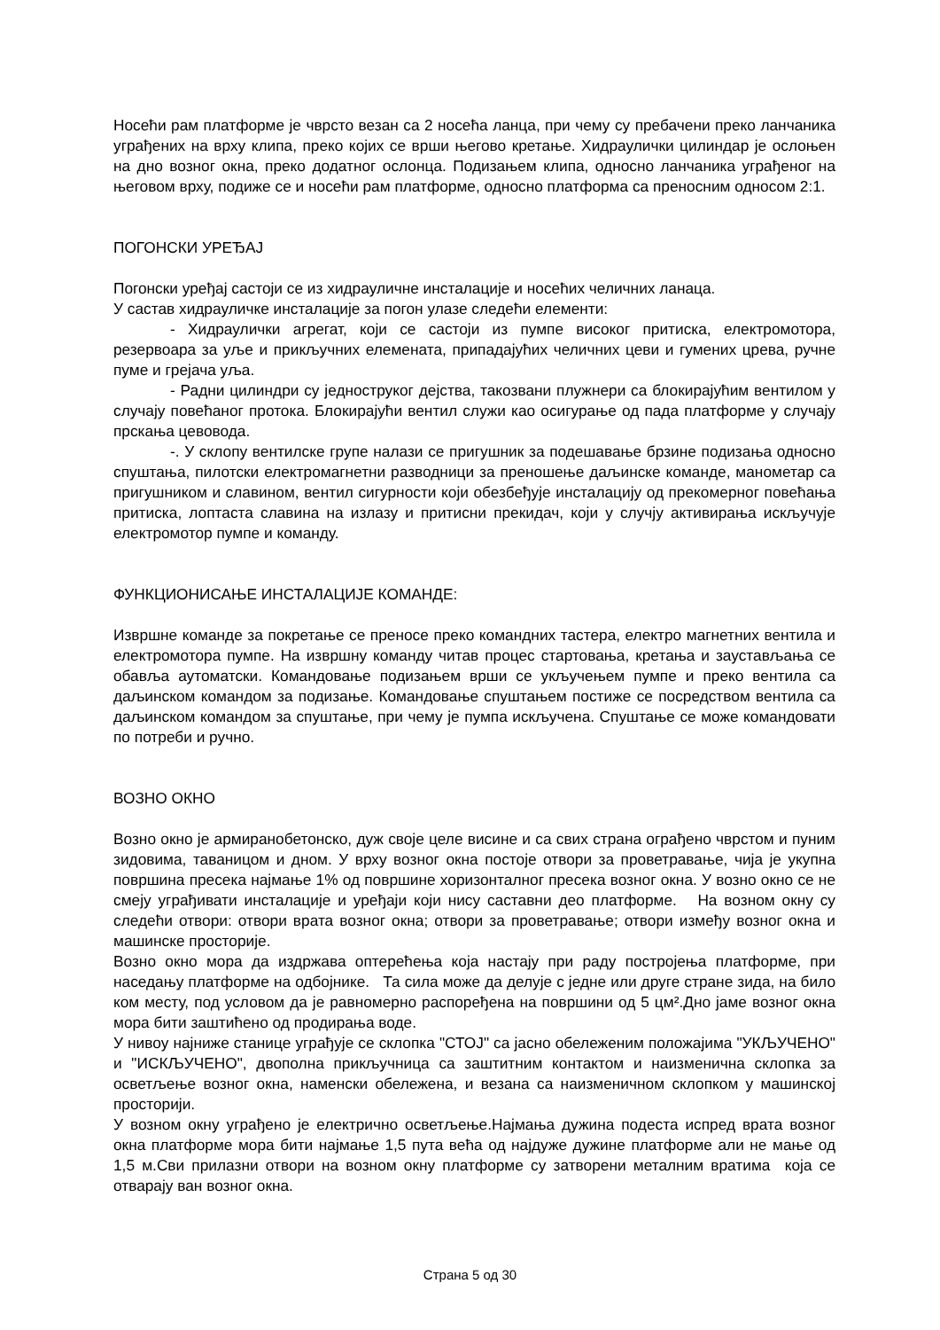Носећи рам платформе је чврсто везан са 2 носећа ланца, при чему су пребачени преко ланчаника уграђених на врху клипа, преко којих се врши његово кретање. Хидраулички цилиндар је ослоњен на дно возног окна, преко додатног ослонца. Подизањем клипа, односно ланчаника уграђеног на његовом врху, подиже се и носећи рам платформе, односно платформа са преносним односом 2:1.
ПОГОНСКИ УРЕЂАЈ
Погонски уређај састоји се из хидрауличне инсталације и носећих челичних ланаца.
У састав хидрауличке инсталације за погон улазе следећи елементи:
- Хидраулички агрегат, који се састоји из пумпе високог притиска, електромотора, резервоара за уље и прикључних елемената, припадајућих челичних цеви и гумених црева, ручне пуме и грејача уља.
- Радни цилиндри су једноструког дејства, такозвани плужнери са блокирајућим вентилом у случају повећаног протока. Блокирајући вентил служи као осигурање од пада платформе у случају прскања цевовода.
-. У склопу вентилске групе налази се пригушник за подешавање брзине подизања односно спуштања, пилотски електромагнетни разводници за преношење даљинске команде, манометар са пригушником и славином, вентил сигурности који обезбеђује инсталацију од прекомерног повећања притиска, лоптаста славина на излазу и притисни прекидач, који у случју активирања искључује електромотор пумпе и команду.
ФУНКЦИОНИСАЊЕ ИНСТАЛАЦИЈЕ КОМАНДЕ:
Извршне команде за покретање се преносе преко командних тастера, електро магнетних вентила и електромотора пумпе. На извршну команду читав процес стартовања, кретања и заустављања се обавља аутоматски. Командовање подизањем врши се укључењем пумпе и преко вентила са даљинском командом за подизање. Командовање спуштањем постиже се посредством вентила са даљинском командом за спуштање, при чему је пумпа искључена. Спуштање се може командовати по потреби и ручно.
ВОЗНО ОКНО
Возно окно је армиранобетонско, дуж своје целе висине и са свих страна ограђено чврстом и пуним зидовима, таваницом и дном. У врху возног окна постоје отвори за проветравање, чија је укупна површина пресека најмање 1% од површине хоризонталног пресека возног окна. У возно окно се не смеју уграђивати инсталације и уређаји који нису саставни део платформе. На возном окну су следећи отвори: отвори врата возног окна; отвори за проветравање; отвори између возног окна и машинске просторије.
Возно окно мора да издржава оптерећења која настају при раду постројења платформе, при наседању платформе на одбојнике. Та сила може да делује с једне или друге стране зида, на било ком месту, под условом да је равномерно распоређена на површини од 5 цм².Дно јаме возног окна мора бити заштићено од продирања воде.
У нивоу најниже станице уграђује се склопка "СТОЈ" са јасно обележеним положајима "УКЉУЧЕНО" и "ИСКЉУЧЕНО", двополна прикључница са заштитним контактом и наизменична склопка за осветљење возног окна, наменски обележена, и везана са наизменичном склопком у машинској просторији.
У возном окну уграђено је електрично осветљење.Најмања дужина подеста испред врата возног окна платформе мора бити најмање 1,5 пута већа од најдуже дужине платформе али не мање од 1,5 м.Сви прилазни отвори на возном окну платформе су затворени металним вратима која се отварају ван возног окна.
Страна 5 од 30